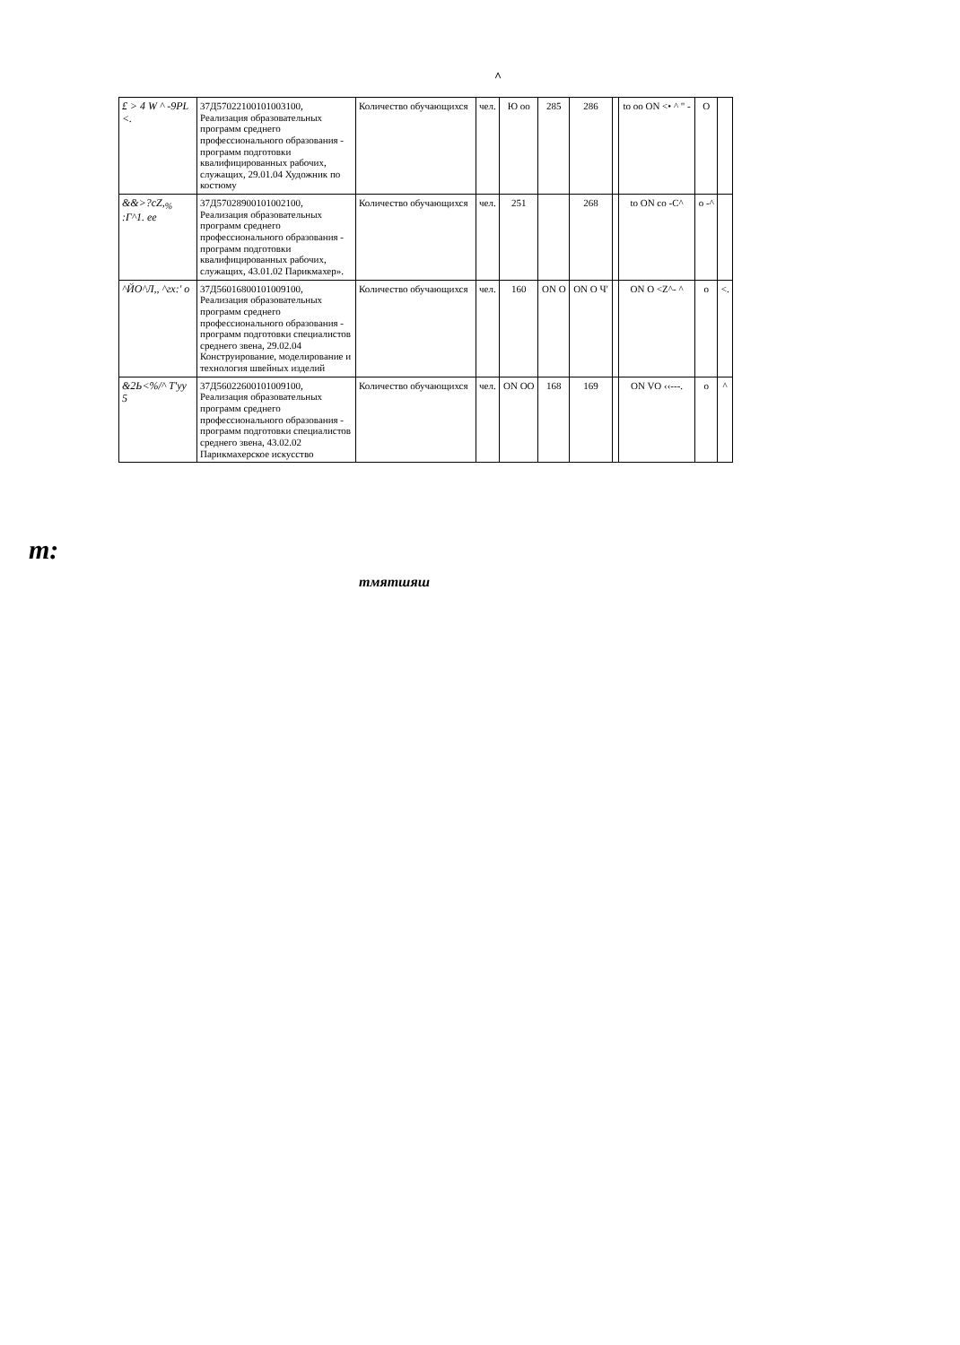^
| £ > 4 W ^ -9PL <. | 37Д57022100101003100, Реализация образовательных программ среднего профессионального образования - программ подготовки квалифицированных рабочих, служащих, 29.01.04 Художник по костюму | Количество обучающихся | чел. | Ю оо | 285 | 286 | | to oo ON <• ^ " - | O | |
| &&>?cZ,<sub>%</sub> :Г^1. ee | 37Д57028900101002100, Реализация образовательных программ среднего профессионального образования - программ подготовки квалифицированных рабочих, служащих, 43.01.02 Парикмахер». | Количество обучающихся | чел. | 251 | | 268 | | to ON co -C^ | o -^ | |
| ^ЙО^Л,, ^гх:' о | 37Д56016800101009100, Реализация образовательных программ среднего профессионального образования - программ подготовки специалистов среднего звена, 29.02.04 Конструирование, моделирование и технология швейных изделий | Количество обучающихся | чел. | 160 | ON O | ON O Ч' | | ON O <Z^- ^ | o | <. |
| &2Ь<%/^ Т'уу 5 | 37Д56022600101009100, Реализация образовательных программ среднего профессионального образования - программ подготовки специалистов среднего звена, 43.02.02 Парикмахерское искусство | Количество обучающихся | чел. | ON OO | 168 | 169 | | ON VO ‹‹---. | o | ^ |
m:
тмятшяш